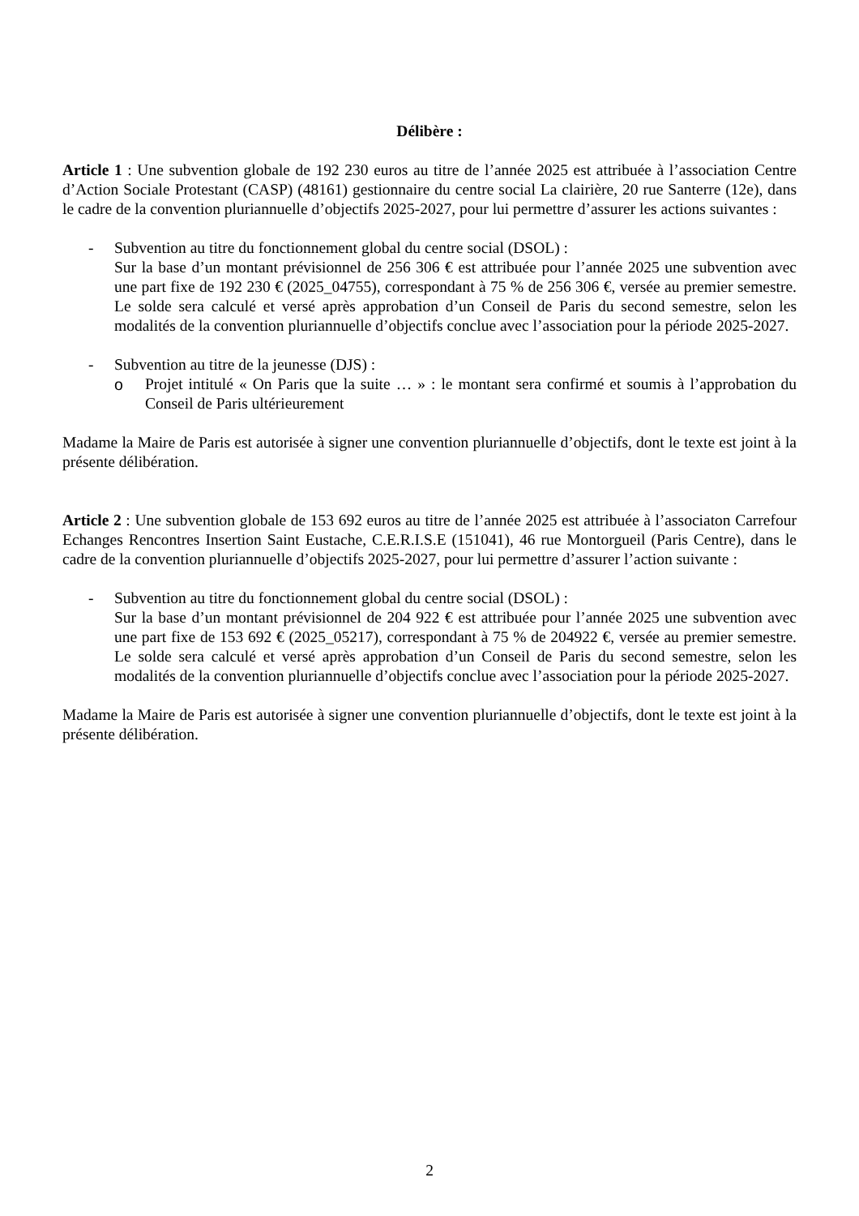Délibère :
Article 1 : Une subvention globale de 192 230 euros au titre de l’année 2025 est attribuée à l’association Centre d’Action Sociale Protestant (CASP) (48161) gestionnaire du centre social La clairière, 20 rue Santerre (12e), dans le cadre de la convention pluriannuelle d’objectifs 2025-2027, pour lui permettre d’assurer les actions suivantes :
- Subvention au titre du fonctionnement global du centre social (DSOL) :
Sur la base d’un montant prévisionnel de 256 306 € est attribuée pour l’année 2025 une subvention avec une part fixe de 192 230 € (2025_04755), correspondant à 75 % de 256 306 €, versée au premier semestre. Le solde sera calculé et versé après approbation d’un Conseil de Paris du second semestre, selon les modalités de la convention pluriannuelle d’objectifs conclue avec l’association pour la période 2025-2027.
- Subvention au titre de la jeunesse (DJS) :
o Projet intitulé « On Paris que la suite … » : le montant sera confirmé et soumis à l’approbation du Conseil de Paris ultérieurement
Madame la Maire de Paris est autorisée à signer une convention pluriannuelle d’objectifs, dont le texte est joint à la présente délibération.
Article 2 : Une subvention globale de 153 692 euros au titre de l’année 2025 est attribuée à l’associaton Carrefour Echanges Rencontres Insertion Saint Eustache, C.E.R.I.S.E (151041), 46 rue Montorgueil (Paris Centre), dans le cadre de la convention pluriannuelle d’objectifs 2025-2027, pour lui permettre d’assurer l’action suivante :
- Subvention au titre du fonctionnement global du centre social (DSOL) :
Sur la base d’un montant prévisionnel de 204 922 € est attribuée pour l’année 2025 une subvention avec une part fixe de 153 692 € (2025_05217), correspondant à 75 % de 204922 €, versée au premier semestre. Le solde sera calculé et versé après approbation d’un Conseil de Paris du second semestre, selon les modalités de la convention pluriannuelle d’objectifs conclue avec l’association pour la période 2025-2027.
Madame la Maire de Paris est autorisée à signer une convention pluriannuelle d’objectifs, dont le texte est joint à la présente délibération.
2